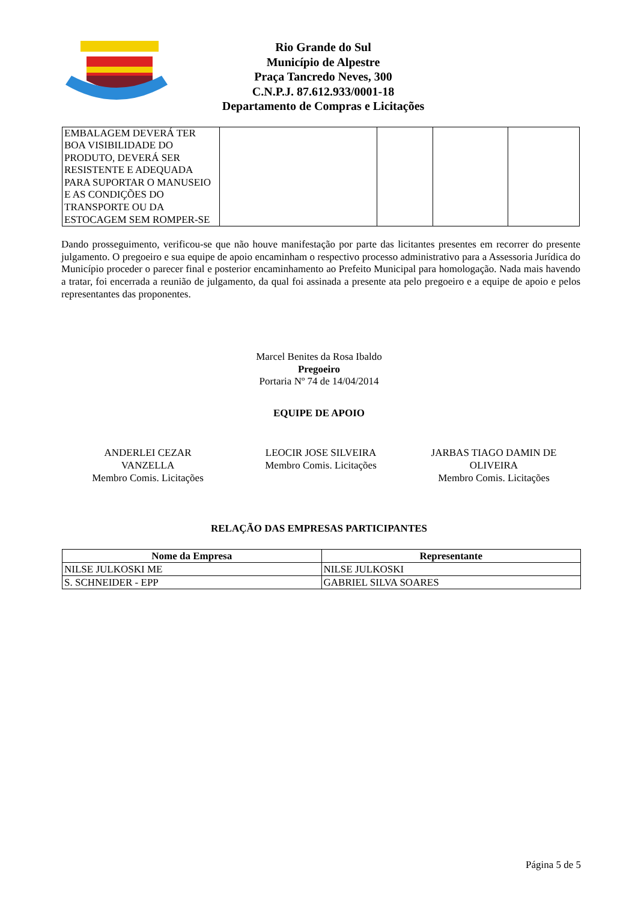Rio Grande do Sul
Município de Alpestre
Praça Tancredo Neves, 300
C.N.P.J. 87.612.933/0001-18
Departamento de Compras e Licitações
| EMBALAGEM DEVERÁ TER BOA VISIBILIDADE DO PRODUTO, DEVERÁ SER RESISTENTE E ADEQUADA PARA SUPORTAR O MANUSEIO E AS CONDIÇÕES DO TRANSPORTE OU DA ESTOCAGEM SEM ROMPER-SE | | | | |
Dando prosseguimento, verificou-se que não houve manifestação por parte das licitantes presentes em recorrer do presente julgamento. O pregoeiro e sua equipe de apoio encaminham o respectivo processo administrativo para a Assessoria Jurídica do Município proceder o parecer final e posterior encaminhamento ao Prefeito Municipal para homologação. Nada mais havendo a tratar, foi encerrada a reunião de julgamento, da qual foi assinada a presente ata pelo pregoeiro e a equipe de apoio e pelos representantes das proponentes.
Marcel Benites da Rosa Ibaldo
Pregoeiro
Portaria Nº 74 de 14/04/2014
EQUIPE DE APOIO
ANDERLEI CEZAR
VANZELLA
Membro Comis. Licitações
LEOCIR JOSE SILVEIRA
Membro Comis. Licitações
JARBAS TIAGO DAMIN DE
OLIVEIRA
Membro Comis. Licitações
RELAÇÃO DAS EMPRESAS PARTICIPANTES
| Nome da Empresa | Representante |
| --- | --- |
| NILSE JULKOSKI ME | NILSE JULKOSKI |
| S. SCHNEIDER - EPP | GABRIEL SILVA SOARES |
Página 5 de 5